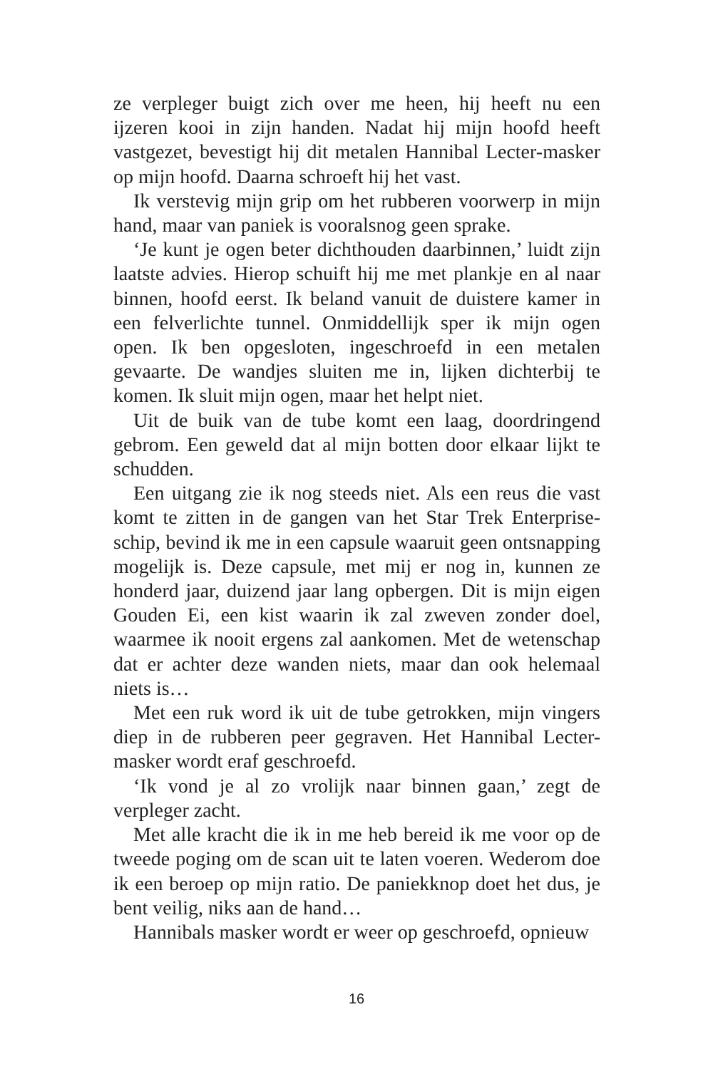ze verpleger buigt zich over me heen, hij heeft nu een ijzeren kooi in zijn handen. Nadat hij mijn hoofd heeft vastgezet, bevestigt hij dit metalen Hannibal Lecter-masker op mijn hoofd. Daarna schroeft hij het vast.
Ik verstevig mijn grip om het rubberen voorwerp in mijn hand, maar van paniek is vooralsnog geen sprake.
‘Je kunt je ogen beter dichthouden daarbinnen,’ luidt zijn laatste advies. Hierop schuift hij me met plankje en al naar binnen, hoofd eerst. Ik beland vanuit de duistere kamer in een felverlichte tunnel. Onmiddellijk sper ik mijn ogen open. Ik ben opgesloten, ingeschroefd in een metalen gevaarte. De wandjes sluiten me in, lijken dichterbij te komen. Ik sluit mijn ogen, maar het helpt niet.
Uit de buik van de tube komt een laag, doordringend gebrom. Een geweld dat al mijn botten door elkaar lijkt te schudden.
Een uitgang zie ik nog steeds niet. Als een reus die vast komt te zitten in de gangen van het Star Trek Enterprise-schip, bevind ik me in een capsule waaruit geen ontsnapping mogelijk is. Deze capsule, met mij er nog in, kunnen ze honderd jaar, duizend jaar lang opbergen. Dit is mijn eigen Gouden Ei, een kist waarin ik zal zweven zonder doel, waarmee ik nooit ergens zal aankomen. Met de wetenschap dat er achter deze wanden niets, maar dan ook helemaal niets is…
Met een ruk word ik uit de tube getrokken, mijn vingers diep in de rubberen peer gegraven. Het Hannibal Lecter-masker wordt eraf geschroefd.
‘Ik vond je al zo vrolijk naar binnen gaan,’ zegt de verpleger zacht.
Met alle kracht die ik in me heb bereid ik me voor op de tweede poging om de scan uit te laten voeren. Wederom doe ik een beroep op mijn ratio. De paniekknop doet het dus, je bent veilig, niks aan de hand…
Hannibals masker wordt er weer op geschroefd, opnieuw
16